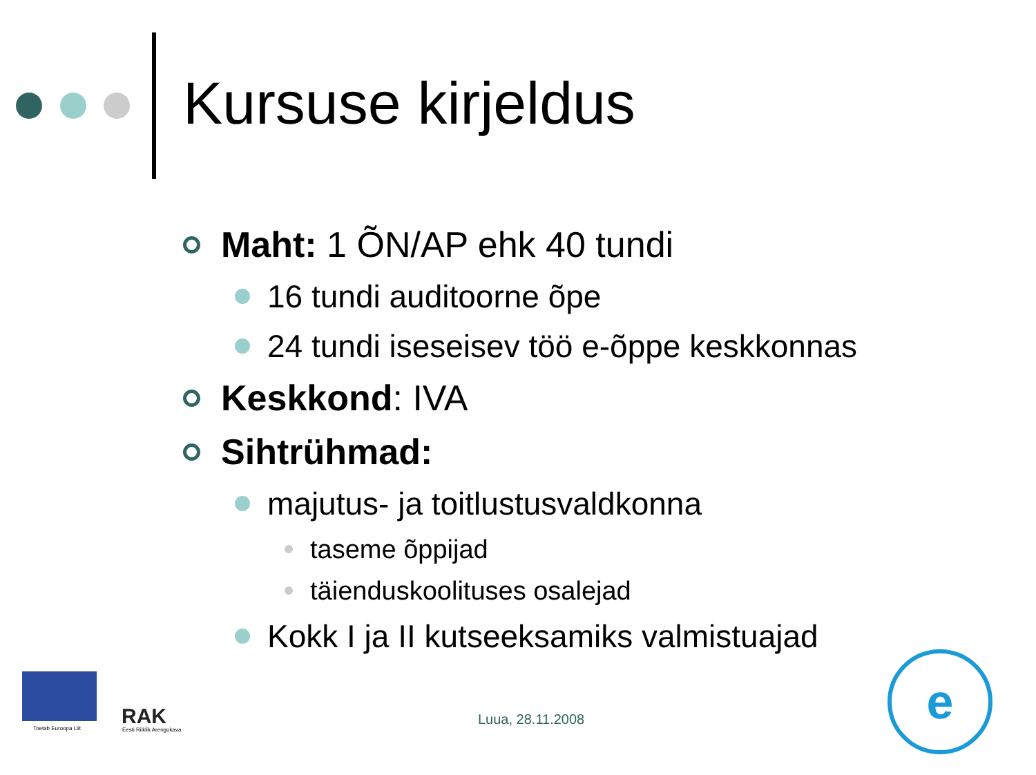Kursuse kirjeldus
Maht: 1 ÕN/AP ehk 40 tundi
16 tundi auditoorne õpe
24 tundi iseseisev töö e-õppe keskkonnas
Keskkond: IVA
Sihtrühmad:
majutus- ja toitlustusvaldkonna
taseme õppijad
täienduskoolituses osalejad
Kokk I ja II kutseeksamiks valmistuajad
Toetab Euroopa Liit RAK
Eesti Riiklik Arengukava
e
Luua, 28.11.2008